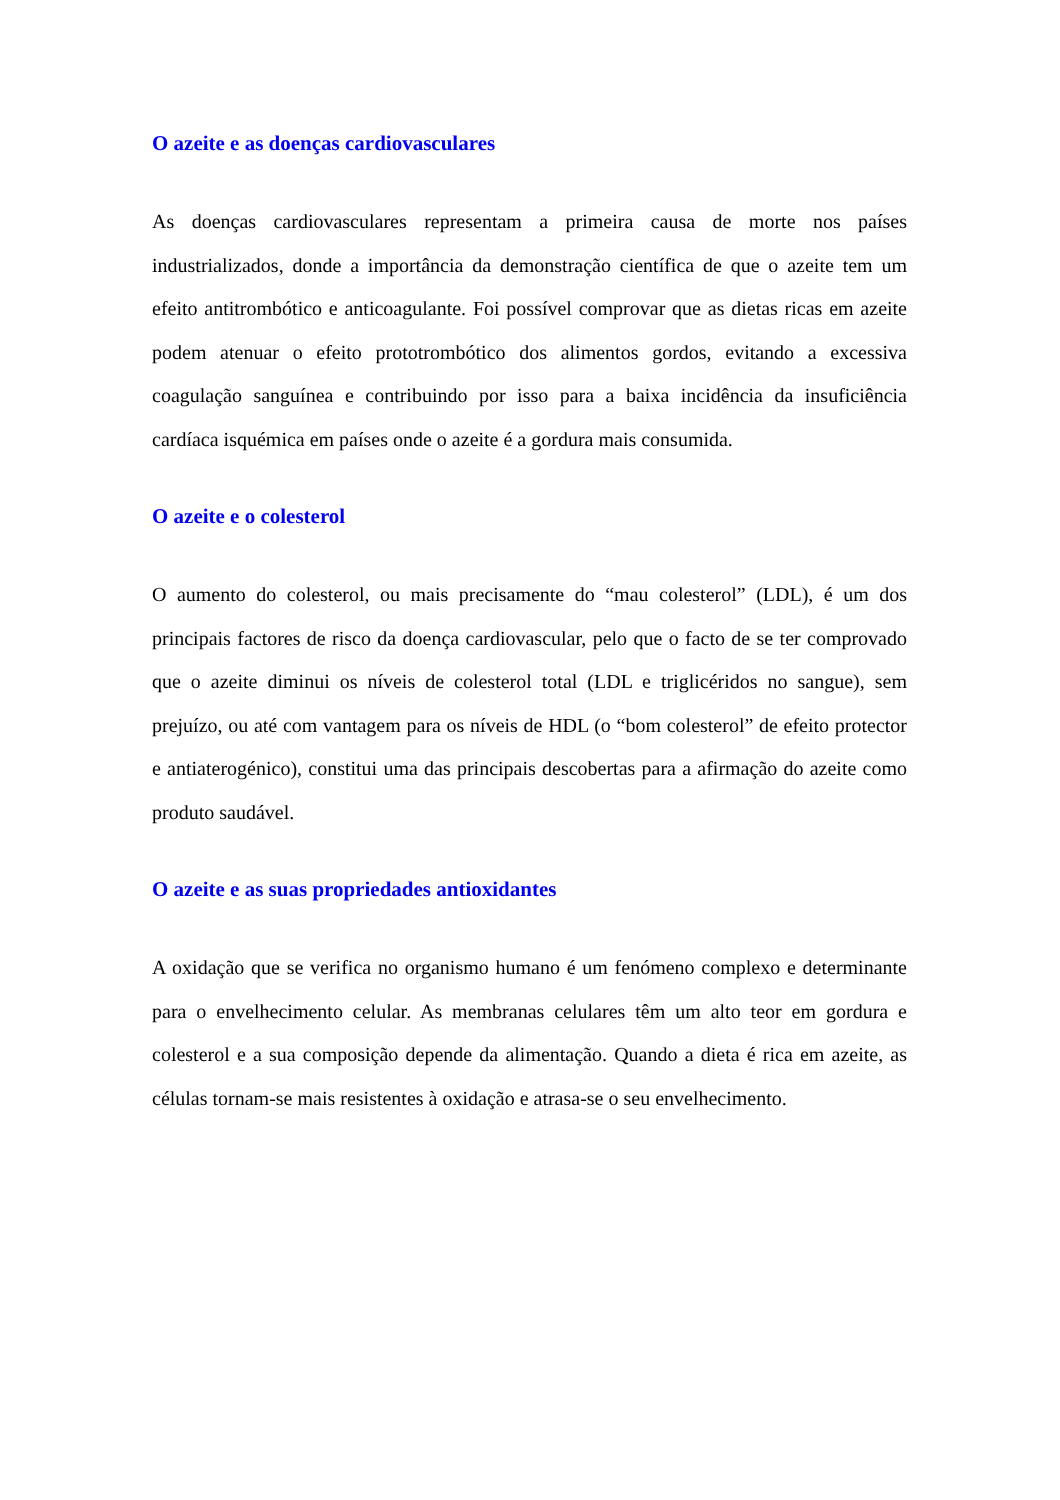O azeite e as doenças cardiovasculares
As doenças cardiovasculares representam a primeira causa de morte nos países industrializados, donde a importância da demonstração científica de que o azeite tem um efeito antitrombótico e anticoagulante. Foi possível comprovar que as dietas ricas em azeite podem atenuar o efeito prototrombótico dos alimentos gordos, evitando a excessiva coagulação sanguínea e contribuindo por isso para a baixa incidência da insuficiência cardíaca isquémica em países onde o azeite é a gordura mais consumida.
O azeite e o colesterol
O aumento do colesterol, ou mais precisamente do “mau colesterol” (LDL), é um dos principais factores de risco da doença cardiovascular, pelo que o facto de se ter comprovado que o azeite diminui os níveis de colesterol total (LDL e triglicéridos no sangue), sem prejuízo, ou até com vantagem para os níveis de HDL (o “bom colesterol” de efeito protector e antiaterogénico), constitui uma das principais descobertas para a afirmação do azeite como produto saudável.
O azeite e as suas propriedades antioxidantes
A oxidação que se verifica no organismo humano é um fenómeno complexo e determinante para o envelhecimento celular. As membranas celulares têm um alto teor em gordura e colesterol e a sua composição depende da alimentação. Quando a dieta é rica em azeite, as células tornam-se mais resistentes à oxidação e atrasa-se o seu envelhecimento.